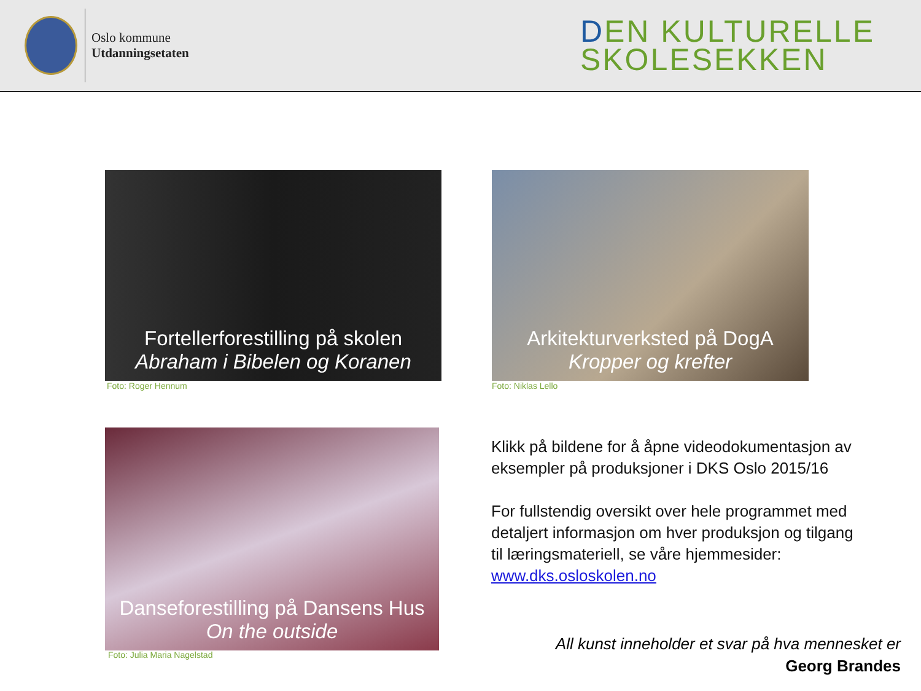Oslo kommune
Utdanningsetaten
DEN KULTURELLE
SKOLESEKKEN
Fortellerforestilling på skolen
Abraham i Bibelen og Koranen
Foto: Roger Hennum
Arkitekturverksted på DogA
Kropper og krefter
Foto: Niklas Lello
Danseforestilling på Dansens Hus
On the outside
Foto: Julia Maria Nagelstad
Klikk på bildene for å åpne videodokumentasjon av eksempler på produksjoner i DKS Oslo 2015/16
For fullstendig oversikt over hele programmet med detaljert informasjon om hver produksjon og tilgang til læringsmateriell, se våre hjemmesider: www.dks.osloskolen.no
All kunst inneholder et svar på hva mennesket er
Georg Brandes